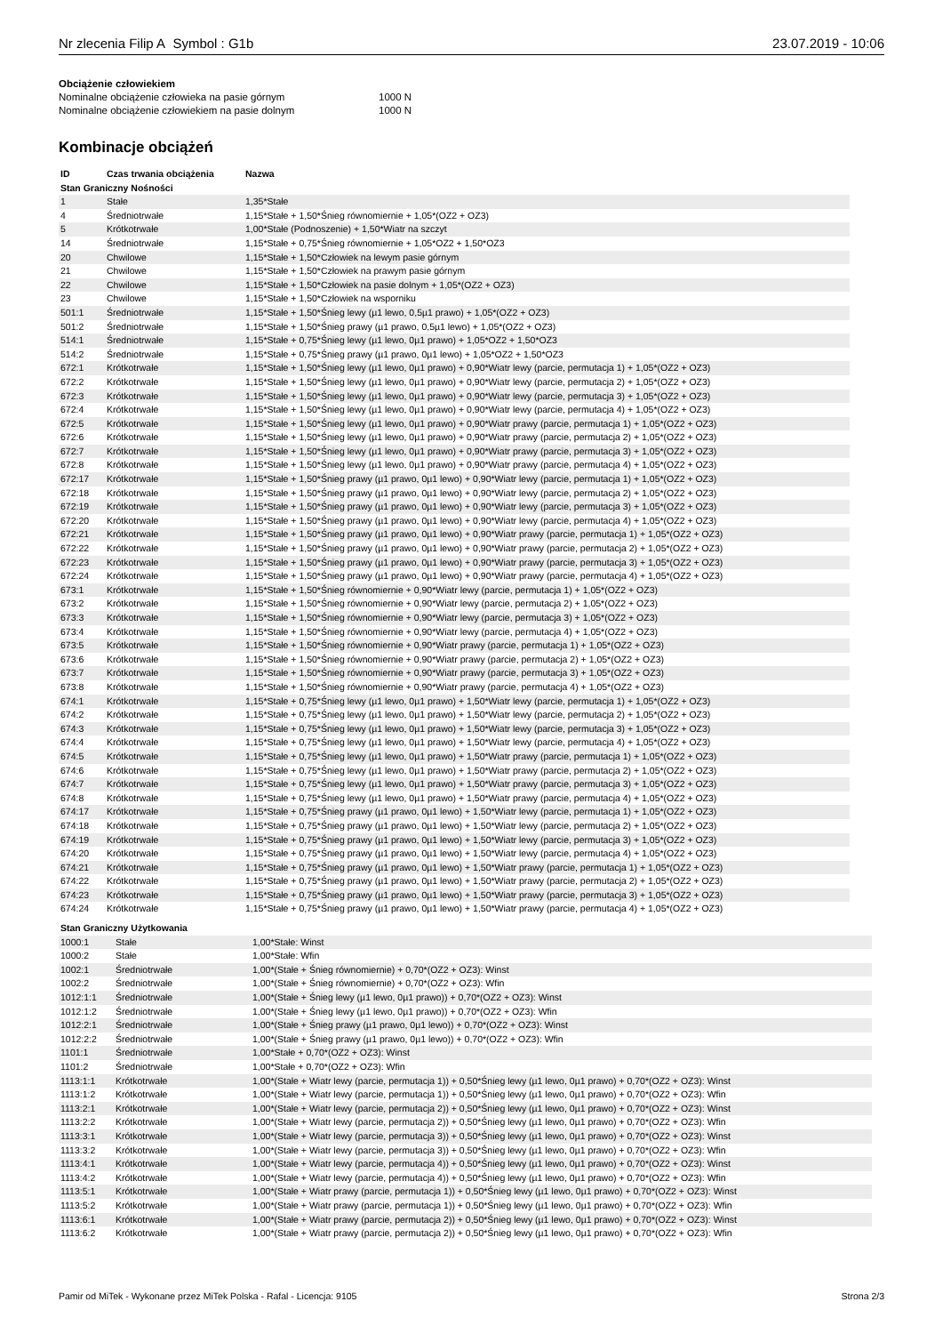Nr zlecenia Filip A Symbol : G1b 23.07.2019 - 10:06
Obciążenie człowiekiem
Nominalne obciążenie człowieka na pasie górnym 1000 N
Nominalne obciążenie człowiekiem na pasie dolnym 1000 N
Kombinacje obciążeń
| ID | Czas trwania obciążenia | Nazwa |
| --- | --- | --- |
| Stan Graniczny Nośności | | |
| 1 | Stałe | 1,35*Stałe |
| 4 | Średniotrwałe | 1,15*Stałe + 1,50*Śnieg równomiernie + 1,05*(OZ2 + OZ3) |
| 5 | Krótkotrwałe | 1,00*Stałe (Podnoszenie) + 1,50*Wiatr na szczyt |
| 14 | Średniotrwałe | 1,15*Stałe + 0,75*Śnieg równomiernie + 1,05*OZ2 + 1,50*OZ3 |
| 20 | Chwilowe | 1,15*Stałe + 1,50*Człowiek na lewym pasie górnym |
| 21 | Chwilowe | 1,15*Stałe + 1,50*Człowiek na prawym pasie górnym |
| 22 | Chwilowe | 1,15*Stałe + 1,50*Człowiek na pasie dolnym + 1,05*(OZ2 + OZ3) |
| 23 | Chwilowe | 1,15*Stałe + 1,50*Człowiek na wsporniku |
| 501:1 | Średniotrwałe | 1,15*Stałe + 1,50*Śnieg lewy (µ1 lewo, 0,5µ1 prawo) + 1,05*(OZ2 + OZ3) |
| 501:2 | Średniotrwałe | 1,15*Stałe + 1,50*Śnieg prawy (µ1 prawo, 0,5µ1 lewo) + 1,05*(OZ2 + OZ3) |
| 514:1 | Średniotrwałe | 1,15*Stałe + 0,75*Śnieg lewy (µ1 lewo, 0µ1 prawo) + 1,05*OZ2 + 1,50*OZ3 |
| 514:2 | Średniotrwałe | 1,15*Stałe + 0,75*Śnieg prawy (µ1 prawo, 0µ1 lewo) + 1,05*OZ2 + 1,50*OZ3 |
| 672:1 | Krótkotrwałe | 1,15*Stałe + 1,50*Śnieg lewy (µ1 lewo, 0µ1 prawo) + 0,90*Wiatr lewy (parcie, permutacja 1) + 1,05*(OZ2 + OZ3) |
| 672:2 | Krótkotrwałe | 1,15*Stałe + 1,50*Śnieg lewy (µ1 lewo, 0µ1 prawo) + 0,90*Wiatr lewy (parcie, permutacja 2) + 1,05*(OZ2 + OZ3) |
| 672:3 | Krótkotrwałe | 1,15*Stałe + 1,50*Śnieg lewy (µ1 lewo, 0µ1 prawo) + 0,90*Wiatr lewy (parcie, permutacja 3) + 1,05*(OZ2 + OZ3) |
| 672:4 | Krótkotrwałe | 1,15*Stałe + 1,50*Śnieg lewy (µ1 lewo, 0µ1 prawo) + 0,90*Wiatr lewy (parcie, permutacja 4) + 1,05*(OZ2 + OZ3) |
| 672:5 | Krótkotrwałe | 1,15*Stałe + 1,50*Śnieg lewy (µ1 lewo, 0µ1 prawo) + 0,90*Wiatr prawy (parcie, permutacja 1) + 1,05*(OZ2 + OZ3) |
| 672:6 | Krótkotrwałe | 1,15*Stałe + 1,50*Śnieg lewy (µ1 lewo, 0µ1 prawo) + 0,90*Wiatr prawy (parcie, permutacja 2) + 1,05*(OZ2 + OZ3) |
| 672:7 | Krótkotrwałe | 1,15*Stałe + 1,50*Śnieg lewy (µ1 lewo, 0µ1 prawo) + 0,90*Wiatr prawy (parcie, permutacja 3) + 1,05*(OZ2 + OZ3) |
| 672:8 | Krótkotrwałe | 1,15*Stałe + 1,50*Śnieg lewy (µ1 lewo, 0µ1 prawo) + 0,90*Wiatr prawy (parcie, permutacja 4) + 1,05*(OZ2 + OZ3) |
| 672:17 | Krótkotrwałe | 1,15*Stałe + 1,50*Śnieg prawy (µ1 prawo, 0µ1 lewo) + 0,90*Wiatr lewy (parcie, permutacja 1) + 1,05*(OZ2 + OZ3) |
| 672:18 | Krótkotrwałe | 1,15*Stałe + 1,50*Śnieg prawy (µ1 prawo, 0µ1 lewo) + 0,90*Wiatr lewy (parcie, permutacja 2) + 1,05*(OZ2 + OZ3) |
| 672:19 | Krótkotrwałe | 1,15*Stałe + 1,50*Śnieg prawy (µ1 prawo, 0µ1 lewo) + 0,90*Wiatr lewy (parcie, permutacja 3) + 1,05*(OZ2 + OZ3) |
| 672:20 | Krótkotrwałe | 1,15*Stałe + 1,50*Śnieg prawy (µ1 prawo, 0µ1 lewo) + 0,90*Wiatr lewy (parcie, permutacja 4) + 1,05*(OZ2 + OZ3) |
| 672:21 | Krótkotrwałe | 1,15*Stałe + 1,50*Śnieg prawy (µ1 prawo, 0µ1 lewo) + 0,90*Wiatr prawy (parcie, permutacja 1) + 1,05*(OZ2 + OZ3) |
| 672:22 | Krótkotrwałe | 1,15*Stałe + 1,50*Śnieg prawy (µ1 prawo, 0µ1 lewo) + 0,90*Wiatr prawy (parcie, permutacja 2) + 1,05*(OZ2 + OZ3) |
| 672:23 | Krótkotrwałe | 1,15*Stałe + 1,50*Śnieg prawy (µ1 prawo, 0µ1 lewo) + 0,90*Wiatr prawy (parcie, permutacja 3) + 1,05*(OZ2 + OZ3) |
| 672:24 | Krótkotrwałe | 1,15*Stałe + 1,50*Śnieg prawy (µ1 prawo, 0µ1 lewo) + 0,90*Wiatr prawy (parcie, permutacja 4) + 1,05*(OZ2 + OZ3) |
| 673:1 | Krótkotrwałe | 1,15*Stałe + 1,50*Śnieg równomiernie + 0,90*Wiatr lewy (parcie, permutacja 1) + 1,05*(OZ2 + OZ3) |
| 673:2 | Krótkotrwałe | 1,15*Stałe + 1,50*Śnieg równomiernie + 0,90*Wiatr lewy (parcie, permutacja 2) + 1,05*(OZ2 + OZ3) |
| 673:3 | Krótkotrwałe | 1,15*Stałe + 1,50*Śnieg równomiernie + 0,90*Wiatr lewy (parcie, permutacja 3) + 1,05*(OZ2 + OZ3) |
| 673:4 | Krótkotrwałe | 1,15*Stałe + 1,50*Śnieg równomiernie + 0,90*Wiatr lewy (parcie, permutacja 4) + 1,05*(OZ2 + OZ3) |
| 673:5 | Krótkotrwałe | 1,15*Stałe + 1,50*Śnieg równomiernie + 0,90*Wiatr prawy (parcie, permutacja 1) + 1,05*(OZ2 + OZ3) |
| 673:6 | Krótkotrwałe | 1,15*Stałe + 1,50*Śnieg równomiernie + 0,90*Wiatr prawy (parcie, permutacja 2) + 1,05*(OZ2 + OZ3) |
| 673:7 | Krótkotrwałe | 1,15*Stałe + 1,50*Śnieg równomiernie + 0,90*Wiatr prawy (parcie, permutacja 3) + 1,05*(OZ2 + OZ3) |
| 673:8 | Krótkotrwałe | 1,15*Stałe + 1,50*Śnieg równomiernie + 0,90*Wiatr prawy (parcie, permutacja 4) + 1,05*(OZ2 + OZ3) |
| 674:1 | Krótkotrwałe | 1,15*Stałe + 0,75*Śnieg lewy (µ1 lewo, 0µ1 prawo) + 1,50*Wiatr lewy (parcie, permutacja 1) + 1,05*(OZ2 + OZ3) |
| 674:2 | Krótkotrwałe | 1,15*Stałe + 0,75*Śnieg lewy (µ1 lewo, 0µ1 prawo) + 1,50*Wiatr lewy (parcie, permutacja 2) + 1,05*(OZ2 + OZ3) |
| 674:3 | Krótkotrwałe | 1,15*Stałe + 0,75*Śnieg lewy (µ1 lewo, 0µ1 prawo) + 1,50*Wiatr lewy (parcie, permutacja 3) + 1,05*(OZ2 + OZ3) |
| 674:4 | Krótkotrwałe | 1,15*Stałe + 0,75*Śnieg lewy (µ1 lewo, 0µ1 prawo) + 1,50*Wiatr lewy (parcie, permutacja 4) + 1,05*(OZ2 + OZ3) |
| 674:5 | Krótkotrwałe | 1,15*Stałe + 0,75*Śnieg lewy (µ1 lewo, 0µ1 prawo) + 1,50*Wiatr prawy (parcie, permutacja 1) + 1,05*(OZ2 + OZ3) |
| 674:6 | Krótkotrwałe | 1,15*Stałe + 0,75*Śnieg lewy (µ1 lewo, 0µ1 prawo) + 1,50*Wiatr prawy (parcie, permutacja 2) + 1,05*(OZ2 + OZ3) |
| 674:7 | Krótkotrwałe | 1,15*Stałe + 0,75*Śnieg lewy (µ1 lewo, 0µ1 prawo) + 1,50*Wiatr prawy (parcie, permutacja 3) + 1,05*(OZ2 + OZ3) |
| 674:8 | Krótkotrwałe | 1,15*Stałe + 0,75*Śnieg lewy (µ1 lewo, 0µ1 prawo) + 1,50*Wiatr prawy (parcie, permutacja 4) + 1,05*(OZ2 + OZ3) |
| 674:17 | Krótkotrwałe | 1,15*Stałe + 0,75*Śnieg prawy (µ1 prawo, 0µ1 lewo) + 1,50*Wiatr lewy (parcie, permutacja 1) + 1,05*(OZ2 + OZ3) |
| 674:18 | Krótkotrwałe | 1,15*Stałe + 0,75*Śnieg prawy (µ1 prawo, 0µ1 lewo) + 1,50*Wiatr lewy (parcie, permutacja 2) + 1,05*(OZ2 + OZ3) |
| 674:19 | Krótkotrwałe | 1,15*Stałe + 0,75*Śnieg prawy (µ1 prawo, 0µ1 lewo) + 1,50*Wiatr lewy (parcie, permutacja 3) + 1,05*(OZ2 + OZ3) |
| 674:20 | Krótkotrwałe | 1,15*Stałe + 0,75*Śnieg prawy (µ1 prawo, 0µ1 lewo) + 1,50*Wiatr lewy (parcie, permutacja 4) + 1,05*(OZ2 + OZ3) |
| 674:21 | Krótkotrwałe | 1,15*Stałe + 0,75*Śnieg prawy (µ1 prawo, 0µ1 lewo) + 1,50*Wiatr prawy (parcie, permutacja 1) + 1,05*(OZ2 + OZ3) |
| 674:22 | Krótkotrwałe | 1,15*Stałe + 0,75*Śnieg prawy (µ1 prawo, 0µ1 lewo) + 1,50*Wiatr prawy (parcie, permutacja 2) + 1,05*(OZ2 + OZ3) |
| 674:23 | Krótkotrwałe | 1,15*Stałe + 0,75*Śnieg prawy (µ1 prawo, 0µ1 lewo) + 1,50*Wiatr prawy (parcie, permutacja 3) + 1,05*(OZ2 + OZ3) |
| 674:24 | Krótkotrwałe | 1,15*Stałe + 0,75*Śnieg prawy (µ1 prawo, 0µ1 lewo) + 1,50*Wiatr prawy (parcie, permutacja 4) + 1,05*(OZ2 + OZ3) |
| Stan Graniczny Użytkowania | | |
| 1000:1 | Stałe | 1,00*Stałe: Winst |
| 1000:2 | Stałe | 1,00*Stałe: Wfin |
| 1002:1 | Średniotrwałe | 1,00*(Stałe + Śnieg równomiernie) + 0,70*(OZ2 + OZ3): Winst |
| 1002:2 | Średniotrwałe | 1,00*(Stałe + Śnieg równomiernie) + 0,70*(OZ2 + OZ3): Wfin |
| 1012:1:1 | Średniotrwałe | 1,00*(Stałe + Śnieg lewy (µ1 lewo, 0µ1 prawo)) + 0,70*(OZ2 + OZ3): Winst |
| 1012:1:2 | Średniotrwałe | 1,00*(Stałe + Śnieg lewy (µ1 lewo, 0µ1 prawo)) + 0,70*(OZ2 + OZ3): Wfin |
| 1012:2:1 | Średniotrwałe | 1,00*(Stałe + Śnieg prawy (µ1 prawo, 0µ1 lewo)) + 0,70*(OZ2 + OZ3): Winst |
| 1012:2:2 | Średniotrwałe | 1,00*(Stałe + Śnieg prawy (µ1 prawo, 0µ1 lewo)) + 0,70*(OZ2 + OZ3): Wfin |
| 1101:1 | Średniotrwałe | 1,00*Stałe + 0,70*(OZ2 + OZ3): Winst |
| 1101:2 | Średniotrwałe | 1,00*Stałe + 0,70*(OZ2 + OZ3): Wfin |
| 1113:1:1 | Krótkotrwałe | 1,00*(Stałe + Wiatr lewy (parcie, permutacja 1)) + 0,50*Śnieg lewy (µ1 lewo, 0µ1 prawo) + 0,70*(OZ2 + OZ3): Winst |
| 1113:1:2 | Krótkotrwałe | 1,00*(Stałe + Wiatr lewy (parcie, permutacja 1)) + 0,50*Śnieg lewy (µ1 lewo, 0µ1 prawo) + 0,70*(OZ2 + OZ3): Wfin |
| 1113:2:1 | Krótkotrwałe | 1,00*(Stałe + Wiatr lewy (parcie, permutacja 2)) + 0,50*Śnieg lewy (µ1 lewo, 0µ1 prawo) + 0,70*(OZ2 + OZ3): Winst |
| 1113:2:2 | Krótkotrwałe | 1,00*(Stałe + Wiatr lewy (parcie, permutacja 2)) + 0,50*Śnieg lewy (µ1 lewo, 0µ1 prawo) + 0,70*(OZ2 + OZ3): Wfin |
| 1113:3:1 | Krótkotrwałe | 1,00*(Stałe + Wiatr lewy (parcie, permutacja 3)) + 0,50*Śnieg lewy (µ1 lewo, 0µ1 prawo) + 0,70*(OZ2 + OZ3): Winst |
| 1113:3:2 | Krótkotrwałe | 1,00*(Stałe + Wiatr lewy (parcie, permutacja 3)) + 0,50*Śnieg lewy (µ1 lewo, 0µ1 prawo) + 0,70*(OZ2 + OZ3): Wfin |
| 1113:4:1 | Krótkotrwałe | 1,00*(Stałe + Wiatr lewy (parcie, permutacja 4)) + 0,50*Śnieg lewy (µ1 lewo, 0µ1 prawo) + 0,70*(OZ2 + OZ3): Winst |
| 1113:4:2 | Krótkotrwałe | 1,00*(Stałe + Wiatr lewy (parcie, permutacja 4)) + 0,50*Śnieg lewy (µ1 lewo, 0µ1 prawo) + 0,70*(OZ2 + OZ3): Wfin |
| 1113:5:1 | Krótkotrwałe | 1,00*(Stałe + Wiatr prawy (parcie, permutacja 1)) + 0,50*Śnieg lewy (µ1 lewo, 0µ1 prawo) + 0,70*(OZ2 + OZ3): Winst |
| 1113:5:2 | Krótkotrwałe | 1,00*(Stałe + Wiatr prawy (parcie, permutacja 1)) + 0,50*Śnieg lewy (µ1 lewo, 0µ1 prawo) + 0,70*(OZ2 + OZ3): Wfin |
| 1113:6:1 | Krótkotrwałe | 1,00*(Stałe + Wiatr prawy (parcie, permutacja 2)) + 0,50*Śnieg lewy (µ1 lewo, 0µ1 prawo) + 0,70*(OZ2 + OZ3): Winst |
| 1113:6:2 | Krótkotrwałe | 1,00*(Stałe + Wiatr prawy (parcie, permutacja 2)) + 0,50*Śnieg lewy (µ1 lewo, 0µ1 prawo) + 0,70*(OZ2 + OZ3): Wfin |
Pamir od MiTek - Wykonane przez MiTek Polska - Rafal - Licencja: 9105 Strona 2/3